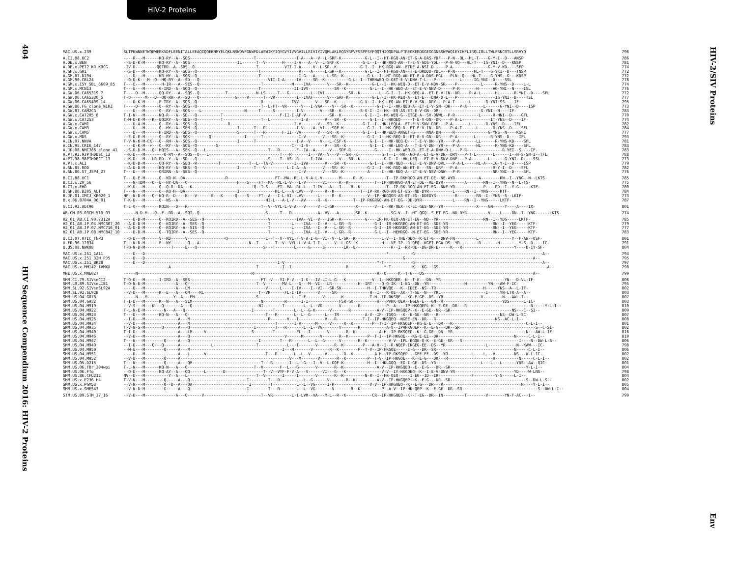HIV-2 Proteins
404
HIV Sequence Compendium 2016: HIV-2 Proteins
HIV-2/SIV Proteins
Env
| MAC.US.x.239 | SLTPKWNNETWQEWERKVDFLEENITALLEEAQIQQEKNMYELQKLNSWDVFGNWFDLASWIKYIQYGVYIVVGVILLRIVIYIVQMLAKLRQGYRPVFSSPPSYFQQTHIQQDPALPTREGKERDGGEGGGNSSWPWQIEYIHFLIRQLIRLLTWLFSNCRTLLSRVYQ | 796 |
| A.CI.88.UC2 | ----R---M------KQ-RY--A--SQS---------------------------T-----------------I-A---A--V--L-SRF-K----------G-L--I--HT-RGQ-AN-ET-G-A-DAS-YDF---P-N--QL--HL-T----G-Y-I--D---ANSP | 786 |
| A.DE.x.BEN | --S-D-K-M------KQ-RY--A--SQS--------------------IL------T--V-------H----I-A---A--V--L-SRF-K----------G-L--I--HK-RGQ-AN--T-E-V-GDS-YDL---P-N-VQ---HL-T---IG-YNI--D---KNSP | 781 |
| A.DE.x.PEI2_KR_KRCG | -IV-D---------QQTRD--A--SRS--Q--------------------------T-----------VII-I-A-----V--L-SR--K----------G-I--I--HK-RGQ-AN--ETDE-A-NSI-D-----P-A---------------G-Y-V-KD----SFP | 774 |
| A.GH.x.GH1 | --S-D---M------KQ-RY--A--SQS--Q--------------------------T----------------V----A-----L-SR--K----------G-L--I--HT-RGQ-AN--T-E-DRDDD-YDL+--P-N--------HL-T---G-YKI--D---TNSP | 772 |
| A.GM.87.D194 | ----D---M------KR-HY--A--SQS--Q--------------------------T----------------I-G---A-----L-SR--K----------G-L--I--HT-RGQ-AN-ET-E-A-DDS-FGL---PLN--Q---HL-T----G-YNS--G---KNSP | 772 |
| A.GM.90.CBL24 | --Q-D-K---M--Q--HQ-RY--A--SD---Q-----------------------------VII-I-A-----IV-----SR--K----------G-L--I--THRHWEQ-D-GET-E-V-DNV-T-L---P----------L-----IG-YNI--D----SSL | 778 |
| A.GM.x.ISY_SBL_6669_85 | T---E---M-------H-IR---A--SES--Q--------------------------T------------M----IVA-------V---SR--K----------G-L--I--HK-WEQ-D--ET-E-V-NDV-SR----P----------L-----R-YNS--D----L-L | 774 |
| A.GM.x.MCN13 | T---E---M------G-IRD--A--SQQ--Q--------------------------T--------------II-IVV-----------SR--K----------G-L--I--HK-WEQ-A--ET-E-V-NNV-D-----P-R-------H------AG-YNI--N----ISL | 776 |
| A.GW.06.CA65319_7 | T----D--M------QQ-RY---A--SQS--Q-----------T------------N-LS-----T---G---------L--IVI----------SR--K--------L--G-I--I--HK-QEQ-A--ET-E-V-IN--DR----P-A-L------HL------R-YNI--D----SFL | 772 |
| A.GW.06.CA65330_5 | T-Q------M---D--QQ-RH--A--SD---Q---------------G----V------T--VR---------I--IVAF------V---SRF-K----------G-L--I--HK-REQ-A--ET-E---DNA-D-L---P----------------IG-YNI--D----TSL | 777 |
| A.GW.06.CA65409_14 | ----D-K-M------E-TRY--A--SQS--Q---------------------------R------------IVV-------V---SR--K----------G-V--I--HK-LEQ-AN-ET-E-V-SN--DRY---P-A-T------L------R-YNI-SS----IF- | 795 |
| A.GW.86.FG_clone_NIHZ | T----D--M------Q--RY--A--SQS--Q---------------------------T--L-FT--VR------V---I-VAA----V---SR--K----------G-I--I--HK-QEQ-A--ET-E-V-SN--DR----P-A-------L------G-YNI--D----ISP | 773 |
| A.GW.87.CAM2CG | ----D---M------Q--RY--A--SQS----L------------------N-----T-----S---------I-V-------V---SR--K--------S-G-I--I--HK--EQ-AS-ET-E-V-GN--DR------------------G-YNI--N----IF- | 783 |
| A.GW.x.CA7205_8 | T-I-N---M------NQ-R---A--SD---Q----------T------------------------F-II-I-AF-V----------SR--K----------G-I--I--HK-WEQ-G--ETGE-A--SV-DNWL--P-R----------L-----R-HNI--D----GFL | 770 |
| A.GW.x.CA7253 | T-M-D-K-M---K--EQIRY--A--SDS--Q----------T----------------T--L-------------I-A-------V---SR--K----------G-I--I--HKQEQ-----T-E-V-DN--DR----P-A-L------------IT-YNS--D----IF- | 774 |
| A.GW.x.CAM1 | ----D-A-M------Q--RY--A--SQS--Q-------------R---------------------------I-V-------V---SR--K----------G-I--I--HK-LEQLA--ET-E-V-SNV-DRF---P-A-------L------R-YNS--D----IFL | 782 |
| A.GW.x.CAM3 | ----D---M------Q--HY--A--SEM--Q-----------------I------T---R-------------I-V----A--VI---SRF-K----------G-I--I--HK-QEQ-D--ET-E-V-IN--DR----P-A-T------L------R-YNS--D----SFL | 784 |
| A.GW.x.CAM5 | ----D---M------H-IRD--A--SDS--Q-----------------S------T---R-------F-II--VA-------V---SR--K----------G-I--I--HK-WEQ-ANGET-G-----NNA-DN-----R--------------G-YNS--N----KSFL | 777 |
| A.GW.x.MDS | --E-D-E-M------Q--RY--A--SQK--------Q--------------I------T---------------I-V-------V---SR--K----------G-I--I--HK-REQ-D--ET-E-V-GN--DR----P-A-------L------R-YNS--D----IFL | 793 |
| A.IN.07.NNVA | T-V-N-K-M-CK---Q--RH--A--SQS--Q-----------------I------T-----------------I-A--V----V---L-CSF-K----------G-I--I--HK-QEQ-D---T-E-V-DN--YR----P-A-------LL------R-YNS-KD----SFL | 781 |
| A.IN.95.CRIK_147 | ----D-K-M--+---Q--RY--A--SQS--Q--------S-------------------------------C---I-V-------V---SR--K----------G-I--I--HK-LEQ-A---T-E-V-DN--YR-+--P-A-------HL------R-YNS-KD----SFL | 783 |
| A.JP.08.NMC786_clone_41 | --S-D-D-M---Q--HQIS---A--SEK--Q---L--------------------------T---R-------F--IA--A------V---SRF-R----------G-----I--HK-WEQ-D--ET-E-A-DNV-D-L---P-R---------------R-YEI--S----IF- | 783 |
| A.PT.92.93PTHDESC_13 | --K-D---M-----+--Q-RY--A--SQS--Q---L------------------------------T---R-------I---VA--V---V---SR--K----------G-T--I--HK--GQ-A--ET-E-V-DN--DRY---P-T-L-------L------I--H-S-SN-I--TFL | 788 |
| A.PT.98.98PTHDECT_13 | --K-D---M---LR-RD--Y--A--SD---Q------------------------------S----T--VS--R-----I-IVA-------V---SR--K----------G-I--I--HK-LEQ---ET-E-V-SNV-DNF---P-A-------L------G-YNI--D----SSL | 773 |
| A.PT.x.ALI | --K-D-D-M------QQ-RY--A--SEQ--R---------T------------T--L--TA-V---------I--IVA-------V---SR--K----------G-I--I--HK-QEQ---GET-E-V-DNV-DRL---P-A-L-----HL-A---IG-Y-I--D----ISP | 779 |
| A.SN.85.ROD | --A-D-D-M------KQ-RY--A--SKS--Q-----------------I------T---V---------L-I-A--A-------V---SR--K----------G-I--I--HK-RGQ-AN-ET-E---SN--DRY---P-A---------------R-Y-I--D----SFL | 782 |
| A.SN.86.ST_JSP4_27 | T---D---M------QRIRN--A--SES--Q-------------------------------------------I-V-------V---SR--K----------A-----I--HK-REQ-A--ET-E-V-NSV-DNW---P-R--------------NR-YNI--D----SFL | 776 |
| B.CI.88.UC1 | T---D-E-M------Q--KR-N--DA-----------------R--------------------FT--MA--RL-L-V-A-L-V-------M-----R--K----------T--IP-RKHRGQ-AN-ET-DE--NE-AYR----------A--------RN--I--YNG--N--LKTS- | 785 |
| B.CI.x.20_56 | ----N-TDM---Q--E--HY-DA---Q---------------------H---S----FT--MA--RL-L-V---L-V-------VI-----R--K-----------T--IP-HKHRGQ-AN-ET-DE--RE-DYR---------A-------RN--I--YNG--N--L-TS- | 775 |
| B.CI.x.EHO | --K-D---M------Q--Q-R--DA---K--------------------------Q--I-S----FT--MA--RL-L---I-IV---A---I----R--K-----------T--IP-RK-RGQ-AN-ET-EG--NNE-YR------------P----RD--I--Y-G-----KTF- | 780 |
| B.GH.86.D205_ALT | T---N---M------Q--KQ-H--DA----------------------I---------------HL-L---A-LVV---V-----R--K-----------T--IP-RK-RGQ-AN-ET-EG--ND-DYR----------L----RN--I--YNG-----KTF- | 784 |
| B.JP.01.IMCJ_KR020_1 | NF--N-D-M---Q--NQ-R--D----K---V------E---K-----Q----S----FT--A---I-L-VI--LVV------L-----R--K-----------V--IP-HKGQGR-AS-ET-EG--DDEDYR--------R--------RN--I--YNS--S--LKIF- | 773 |
| B.x.06.8704A_06_01 | T-K-D---M------Q--NS--A-------------------------------------HI-L---A-L-V---AV-----R--K-----------T--IP-RKGRGQ-AN-ET-EG--DD-DYR-------------L----RN--I--YNG-----LKTF- | 787 |
| G.CI.92.Abt96 | T-E-Q---M------KQIN---D---R-------------------------------T--V--VYL-L-V-A---V-----V--I-GR---------X-------V--I--RK-QEX--K-EI-GES-NK--YR--------------X----GN-----Y----A----IX- | 801 |
| AB.CM.03.03CM_510_03 | -----N-D-M---Q--E--RD--A--SQI--Q----------------------------S-----T---R-----------A--VV---A-------SR--K----------SG-V--I--HT-QGQ--S-ET-EG--ND-DYR---------V----L----RN--I--YNG------LKTS- | 774 |
| H2_01_AB.CI.90.7312A | ----D-D-M------Q--KQIRD--A--SES--Q---------------------------V-----------IVA--VI--V---IGR--R----------G----IR-HK-QEQ-AN-ET-EG--ND--YR-------------------RN--I--YDG-----LKTF- | 785 |
| H2_01_AB.JP.04.NMC307_20 | --A-D-D-M------Q--KQIRY--A--SES--Q---------------------------T---------L----IVA---I--V---L-GR--R----------G-I--IR-HKGREQ-AN-ET-EG--SDE-YR-------------------RN--I--YEG-----KTF- | 779 |
| H2_01_AB.JP.07.NMC716_01 | --A-D-D-M------Q--KQIRY--A--SIS--Q---------------------------T---------L----IVA---I--V---L-GR--R----------G-I--IR-HKGREQ-AN-ET-EG--SDE-YR-------------------RN--I--YEG-----KTF- | 777 |
| H2_01_AB.JP.08.NMC842_10 | ----D-D-M------Q--TQIRY--A--SES--Q---------------------------T---------L----IVA--LI--V---L-GR--R----------G-L--I--HEHRGQ--N-ET-EG--SDE-YR-------------------RN--I--YEG-----KTF- | 783 |
| U.CI.07.07IC_TNP3 | --Q-D---M------V--KD------V----------------Q----------------L--T--V--VYL-F-V-A-I-G--VI--V--L-SR--K-----------L-V--I-THE-QEQ--K-ET-G---DNV-FN---------L--------------Y--F-AW--QSF- | 801 |
| U.FR.96.12034 | T---N-D-M------E--NY-------Q---A---------------------N--I-------T--V--VYL-L-V-A-I-I------V--L-GS--K----------H---VE-IP--R-QEQ--KGEI-EGA-DS--YR--------R-------H--------Y-S--D----IC- | 791 |
| U.US.08.NWK08 | T-Q-N-D-M-----------T-----E---Q----------------------------S---T--------L-----G-----S--------LR--E---------------R--I--RR-QE--DG-DR-E-----K---R----------------------Y----D-IY-SF- | 804 |
| MAC.US.x.251_1A11 | ----D---D------------------------------------------------------------------------------------------------------*----------G------------------------------------------------------A-- | 794 |
| MAC.US.x.251_32H_PJ5 | ----D---D-------------------------------------------------------------------------------------------------------------G------------------------------------------------------A-- | 795 |
| MAC.US.x.251_BK28 | ----D---D--------------------------------------------------------I-V---------------------------------------*-T------------G------------------------------------------------------A-- | 797 |
| MAC.US.x.MM142_IVMXX | -------------------A------------------------------------T----------I--I-----------------------R---------------*-T---------K---KG---GS----------------------------------------------A-- | 798 |
| MNE.US.x.MNE027 | -----N------------------------------------------------R----------------------------------------------------R--Q-----K--T-G---DS----------------------------------------------A-- | 799 |
| SMM.CI.79.SIVsmCI2 | T-Q-D---M------I-IRD--A--SES------------------------------FT--V---YI-F-V---I-G---IV-LI-L-G---K-----------V--I--HKGQER--N--T-E---DN--YR---------------------------YN---D-VL-IF- | 806 |
| SMM.LR.89.SIVsmLIB1 | T-Q-N-E-M-------------A---Q-----------------------------T--V-------MV-L---G---M--VI---LR-----------H--IRT----Q-Q-IK--I-EG--DN--YR---------------H---------YN---AW-F-IC- | 795 |
| SMM.SL.92.SIVsmSL92A | ----D---M-------------A---LM--------------------------------V-----L----I-IV----I--VI---SR-SK-----------H--I-THKVQE---K--IDEE--NS--TR--------------------H-----YNS--A--L-IF- | 802 |
| SMM.SL.92.SL92B | --V-D---M------K--E---A---QM----RL-----------------------T--VR------FL-I-IV-------V-----SR--------------H--I---R-QE--AK--T-GE--N---YRL-------------------I-----YN-LTR-A--A-- | 803 |
| SMM.US.04.G078 | -----N---M-----------Y--A---EM--------------------------S--------------L--I-F-------V-------K-----------T-H--IP-RKSQE---KG-E-GE--DS--YR----------------V--------N---AW--I-- | 807 |
| SMM.US.04.G932 | T-I-D---M------K--N---A---SLM-----------------------------N---------R------I-I-------------FSR-GK----------H---PVHK-QER--NGEG-E---GN--R-------------------------YDS------L-IC- | 803 |
| SMM.US.04.M919 | --V-S---M---K---Q-------A---Q----------------------------NI--------T--------L--L--VG-------V-------R-----------P--A----IP-HKGQEPL-K--E-GE--DR---R---------------------------N-----Y-L-I-- | 810 |
| SMM.US.04.M922 | T-L-N-E-M--------N---A---Q----------------------------I--------T--------L--L--G-K------V-------R-----------A-V--IP-HKGQEP--K--E-GE--NR--SR--------------------------NS---C--SI-- | 809 |
| SMM.US.04.M923 | T---D---M------KQ-N---A---Q---------------------------------T---R-------L--L--G------L---TR-----------A-V--IP--TGQG---K--E-GE--NR---R--------------------------NS--DW-L-SC- | 807 |
| SMM.US.04.M926 | --I-D---M--------------A---M---------------------------------R-------V---I-----------V---R-----------T-I--IP-HKGQEQ--NGEE-EN--DR---R-------------------------NS--AC-L-I-- | 808 |
| SMM.US.04.M934 | --V-D---M--------------A---M------------------------------------T-------I-V------M-----V-----R--K--------P--T-I--IP-HKGQEP--KG-E-E---DR---R-------------------------------C-L-I-- | 801 |
| SMM.US.04.M935 | T-V-N-S-M-------Q------A---Q---------------------------I--------T---R-------L--L--VG-------V-------R-----------A-V--IPVHKGQEP--K--E-G---DR--SR--------------------------------S--C-SI- | 802 |
| SMM.US.04.M940 | T-I-D---M--------------A---LM-----V-------------------S--------T---------FL---I-------V-------R--K----------A-H--IP-RKSQEP--K--G-GE--DN--YR-------------------------------N---AW-L-IF- | 816 |
| SMM.US.04.M946 | --V-D---M--------------A---Q----------------------------------------V------M-------V-------R--K--------P--T-I--IP-HKGQE---KG-E-EE--DR--------------------------------N-----C-L-I-- | 810 |
| SMM.US.04.M947 | T---N---M--------Q-----A---Q-----------------------------I--------T---R-------L--L--G------V-------R--K---------V-V--IPL-KGQE-Q-K--E-GE--GR---R------------------------I----N--DW-L-S-- | 806 |
| SMM.US.04.M949 | --I-D---M---Q---Q------A-------------L------------------T------------L---I-------V-------R--K--------P---A-H--I--R-NQEP-IKGEG-EE--DS--YR-----------------L------------N--KAW---IC- | 798 |
| SMM.US.04.M950 | --M-E---M--------Q-----A---M---------------------------------------I---M-------V-------R--K--------P--T-V--IP-HKGQE-----E-G---DR--SR---------------------------------N-----C-L-I-- | 806 |
| SMM.US.04.M951 | ----D---M--------------A---L------V-------------------------T---R-------L--L--V------V-------R--K---------A-H--IP-RKSQEP---GEE-EE--DS--YR----------L----L---V--------NS---W-L-IC- | 802 |
| SMM.US.04.M952 | --V-D---M--------Q-----A----------------------------------------------V---M-------V-------R--K---------P--T-V--IP-HKGQE---K--E-G---DK---R-------------------H----------N-----C-L-I-- | 802 |
| SMM.US.05.D215 | T---N---M--------Q-----A---QM-----------------------------T---R-------I--L--G---I--V--L-GQF-K----------H--I--HKLGQQ--EG-I-GE--DS--YR-------------------L---L---L------YNS--AW--QIC- | 801 |
| SMM.US.06.FBr_304wpi | T-L-N---M------KQ-N---A---Q----------------------------T--V-------F--L---G-------V-------R--K--------------A-V--IP-RKGQEQ--E--E-G---DR--SR--------------------------------Y-L-I-- | 804 |
| SMM.US.06.FTq | --Q-D---M------KQ-AY--A---QQ------L-------D----------------T--V--VYF-F-V-A---V------VI---G---K---------------V-V--IY-HKGQEQ--K--I-E-V-DNV-YR-------------------------YD----W-LNS-- | 798 |
| SMM.US.86.CFU212 | NV--D---M----------Y--A---L-----------------------------T--V-------I-----I-------V-------R--K---------N-R--I--HK-QEQ-----I-EG--ID--IR--------------F---------Y-S-----L-I-- | 804 |
| SMM.US.x.F236_H4 | T-V-N---M--------Q-----A---Q------------------------I--------T---R-------L--L--G------V-------R--K---------A-V--IP-HKGQEP--K--E-G---DR--SR--------------------------------S--DW-L-S-- | 802 |
| SMM.US.x.PGM53 | --V-N---M--------Q--D--A---QA------------------------I--------T----------L--L--VG-----I-R---------------V-V--IP-HKGQEQ--K--E-G---DR---R---------------------------------N----Y-L-I-- | 805 |
| SMM.US.x.SME543 | --V-N-D-M--------G-----A---Q------------------------I--------T---R-------L--L--VG-------V-------R--K---------P--A-V--IP-HK-QEP--K--E-GE--DR--SR--------------------------------S--DW-L-I-- | 804 |
| STM.US.89.STM_37_16 | --V-D---M-------------A---Q------V------------------------T--VR--------L-I-LVM--VA---M-L--R--K-----------CR--IP-HKGQEQ--K--T-EG--DR--IN---------T--------V-------YN-F-AC---I-- | 799 |